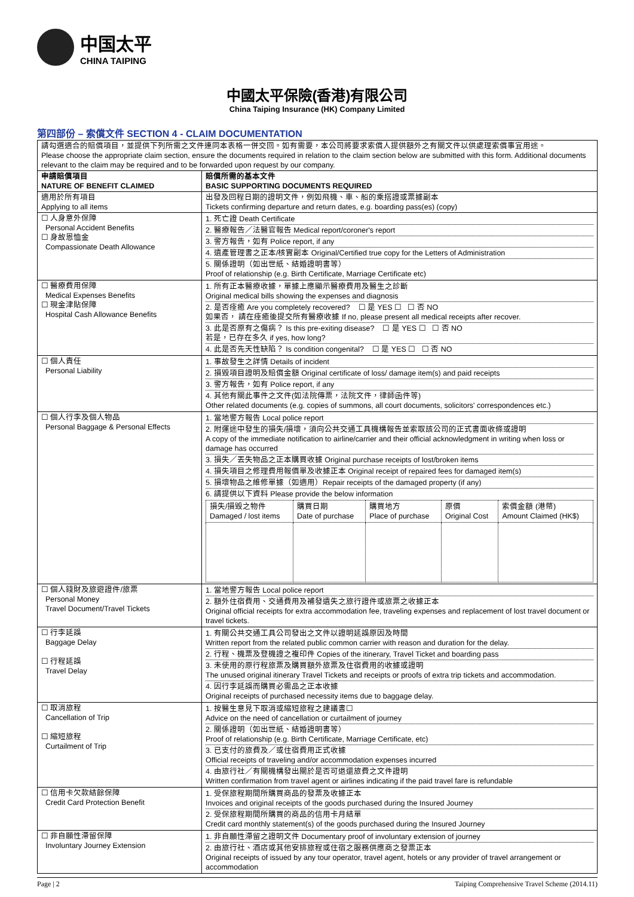中国太平
CHINA TAIPING
中國太平保險(香港)有限公司
China Taiping Insurance (HK) Company Limited
第四部份 – 索償文件 SECTION 4 - CLAIM DOCUMENTATION
| 請勾選適合的賠償項目，並提供下列所需之文件連同本表格一併交回。如有需要，本公司將要求索償人提供額外之有關文件以供處理索償事宜用途。 Please choose the appropriate claim section, ensure the documents required in relation to the claim section below are submitted with this form. Additional documents relevant to the claim may be required and to be forwarded upon request by our company. | |
| 申請賠償項目 NATURE OF BENEFIT CLAIMED | 賠償所需的基本文件 BASIC SUPPORTING DOCUMENTS REQUIRED |
| 適用於所有項目 Applying to all items | 出發及回程日期的證明文件，例如飛機、車、船的乘搭證或票據副本 Tickets confirming departure and return dates, e.g. boarding pass(es) (copy) |
| ☐ 人身意外保障 Personal Accident Benefits ☐ 身故恩恤金 Compassionate Death Allowance | 1. 死亡證 Death Certificate 2. 醫療報告／法醫官報告 Medical report/coroner's report 3. 警方報告，如有 Police report, if any 4. 遺產管理書之正本/核實副本 Original/Certified true copy for the Letters of Administration 5. 關係證明（如出世紙、結婚證明書等） Proof of relationship (e.g. Birth Certificate, Marriage Certificate etc) |
| ☐ 醫療費用保障 Medical Expenses Benefits ☐ 現金津貼保障 Hospital Cash Allowance Benefits | 1. 所有正本醫療收據，單據上應顯示醫療費用及醫生之診斷 Original medical bills showing the expenses and diagnosis 2. 是否痊癒 Are you completely recovered? ☐ 是 YES ☐ ☐ 否 NO 如果否， 請在痊癒後提交所有醫療收據 If no, please present all medical receipts after recover. 3. 此是否原有之傷病？ Is this pre-exiting disease? ☐ 是 YES ☐ ☐ 否 NO 若是，已存在多久 if yes, how long? 4. 此是否先天性缺陷？ Is condition congenital? ☐ 是 YES ☐ ☐ 否 NO |
| ☐ 個人責任 Personal Liability | 1. 事故發生之詳情 Details of incident 2. 損毀項目證明及賠償金額 Original certificate of loss/ damage item(s) and paid receipts 3. 警方報告，如有 Police report, if any 4. 其他有關此事件之文件(如法院傳票，法院文件，律師函件等) Other related documents (e.g. copies of summons, all court documents, solicitors' correspondences etc.) |
| ☐ 個人行李及個人物品 Personal Baggage & Personal Effects | 1. 當地警方報告 Local police report 2. 附運途中發生的損失/損壞，須向公共交通工具機構報告並索取該公司的正式書面收條或證明 A copy of the immediate notification to airline/carrier and their official acknowledgment in writing when loss or damage has occurred 3. 損失／丟失物品之正本購買收據 Original purchase receipts of lost/broken items 4. 損失項目之修理費用報價單及收據正本 Original receipt of repaired fees for damaged item(s) 5. 損壞物品之維修單據（如適用）Repair receipts of the damaged property (if any) 6. 請提供以下資料 Please provide the below information / 損失/損毀之物件 Damaged / lost items / 購買日期 Date of purchase / 購買地方 Place of purchase / 原價 Original Cost / 索償金額 (港幣) Amount Claimed (HK$) / |
| ☐ 個人錢財及旅遊證件/旅票 Personal Money Travel Document/Travel Tickets | 1. 當地警方報告 Local police report 2. 額外住宿費用、交通費用及補發遺失之旅行證件或旅票之收據正本 Original official receipts for extra accommodation fee, traveling expenses and replacement of lost travel document or travel tickets. |
| ☐ 行李延誤 Baggage Delay ☐ 行程延誤 Travel Delay | 1. 有關公共交通工具公司發出之文件以證明延誤原因及時間 Written report from the related public common carrier with reason and duration for the delay. 2. 行程、機票及登機證之複印件 Copies of the itinerary, Travel Ticket and boarding pass 3. 未使用的原行程旅票及購買額外旅票及住宿費用的收據或證明 The unused original itinerary Travel Tickets and receipts or proofs of extra trip tickets and accommodation. 4. 因行李延誤而購買必需品之正本收據 Original receipts of purchased necessity items due to baggage delay. |
| ☐ 取消旅程 Cancellation of Trip ☐ 縮短旅程 Curtailment of Trip | 1. 按醫生意見下取消或縮短旅程之建議書☐ Advice on the need of cancellation or curtailment of journey 2. 關係證明（如出世紙、結婚證明書等） Proof of relationship (e.g. Birth Certificate, Marriage Certificate, etc) 3. 已支付的旅費及／或住宿費用正式收據 Official receipts of traveling and/or accommodation expenses incurred 4. 由旅行社／有關機構發出關於是否可退還旅費之文件證明 Written confirmation from travel agent or airlines indicating if the paid travel fare is refundable |
| ☐ 信用卡欠款結餘保障 Credit Card Protection Benefit | 1. 受保旅程期間所購買商品的發票及收據正本 Invoices and original receipts of the goods purchased during the Insured Journey 2. 受保旅程期間所購買的商品的信用卡月結單 Credit card monthly statement(s) of the goods purchased during the Insured Journey |
| ☐ 非自願性滯留保障 Involuntary Journey Extension | 1. 非自願性滯留之證明文件 Documentary proof of involuntary extension of journey 2. 由旅行社、酒店或其他安排旅程或住宿之服務供應商之發票正本 Original receipts of issued by any tour operator, travel agent, hotels or any provider of travel arrangement or accommodation |
Page | 2 Taiping Comprehensive Travel Scheme (2014.11)